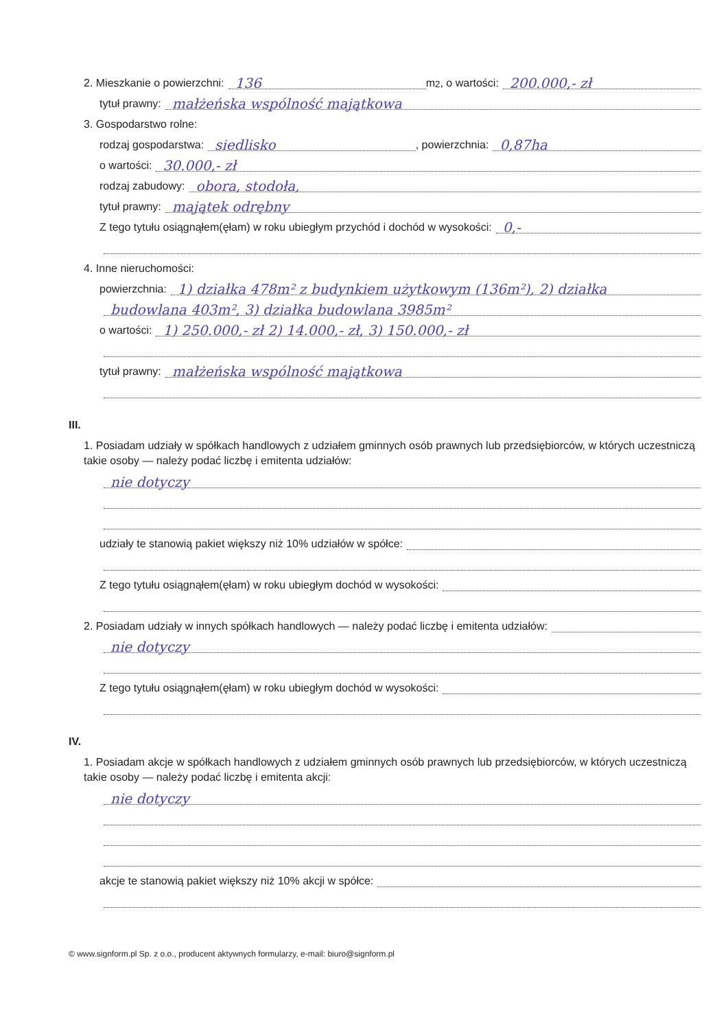2. Mieszkanie o powierzchni: 136 m <sup>2</sup>, o wartości: 200.000,- zł
tytuł prawny: małżeńska wspólność majątkowa
3. Gospodarstwo rolne:
rodzaj gospodarstwa: siedlisko , powierzchnia: 0,87ha
o wartości: 30.000,- zł
rodzaj zabudowy: obora, stodoła,
tytuł prawny: majątek odrębny
Z tego tytułu osiągnąłem(ęłam) w roku ubiegłym przychód i dochód w wysokości: 0,-
4. Inne nieruchomości:
powierzchnia: 1) działka 478m² z budynkiem użytkowym (136m²), 2) działka
budowlana 403m², 3) działka budowlana 3985m²
o wartości: 1) 250.000,- zł 2) 14.000,- zł, 3) 150.000,- zł
tytuł prawny: małżeńska wspólność majątkowa
III.
1. Posiadam udziały w spółkach handlowych z udziałem gminnych osób prawnych lub przedsiębiorców, w których uczestniczą takie osoby — należy podać liczbę i emitenta udziałów:
nie dotyczy
udziały te stanowią pakiet większy niż 10% udziałów w spółce:
Z tego tytułu osiągnąłem(ęłam) w roku ubiegłym dochód w wysokości:
2. Posiadam udziały w innych spółkach handlowych — należy podać liczbę i emitenta udziałów:
nie dotyczy
Z tego tytułu osiągnąłem(ęłam) w roku ubiegłym dochód w wysokości:
IV.
1. Posiadam akcje w spółkach handlowych z udziałem gminnych osób prawnych lub przedsiębiorców, w których uczestniczą takie osoby — należy podać liczbę i emitenta akcji:
nie dotyczy
akcje te stanowią pakiet większy niż 10% akcji w spółce:
© www.signform.pl Sp. z o.o., producent aktywnych formularzy, e-mail: biuro@signform.pl